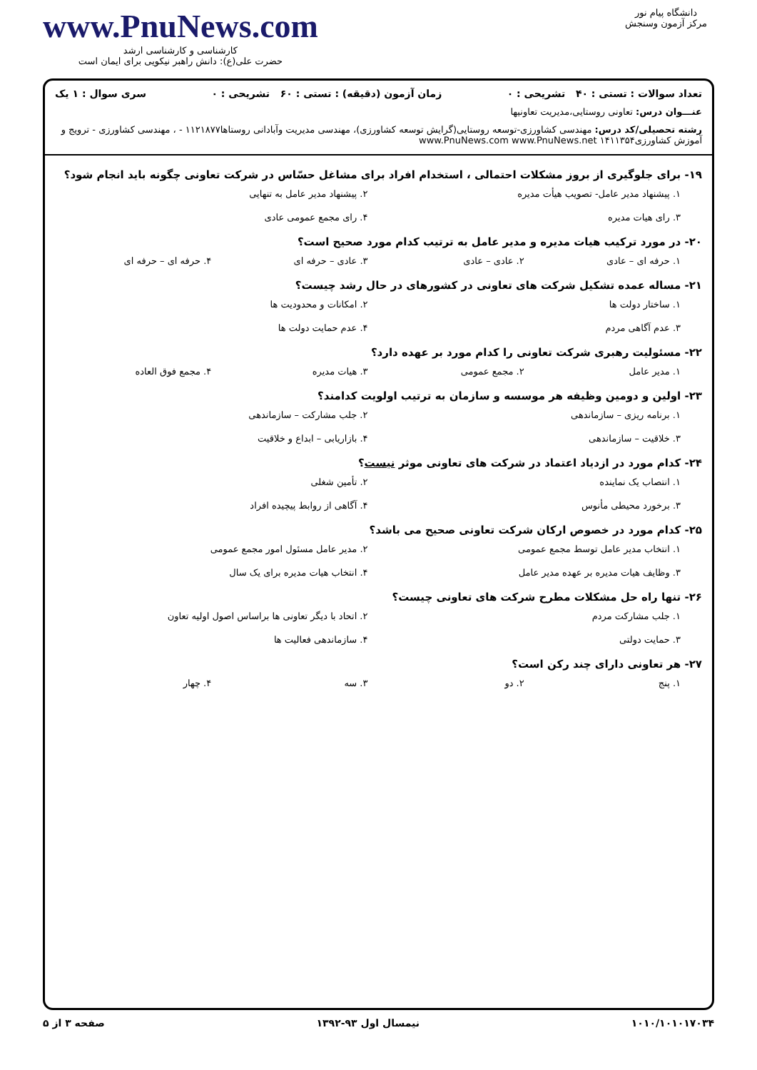دانشگاه پیام نور
مرکز آزمون وسنجش
www.PnuNews.com
کارشناسی و کارشناسی ارشد
حضرت علی(ع): دانش راهبر نیکویی برای ایمان است
تعداد سوالات : تستی : ۴۰ تشریحی : ۰ زمان آزمون (دقیقه) : تستی : ۶۰ تشریحی : ۰ سری سوال : ۱ یک
عنـــوان درس: تعاونی روستایی،مدیریت تعاونیها
رشته تحصیلی/کد درس: مهندسی کشاورزی-توسعه روستایی(گرایش توسعه کشاورزی)، مهندسی مدیریت وآبادانی روستاها۱۱۲۱۸۷۷ - ، مهندسی کشاورزی - ترویج و آموزش کشاورزی۱۴۱۱۳۵۴ www.PnuNews.com www.PnuNews.net
۱۹- برای جلوگیری از بروز مشکلات احتمالی ، استخدام افراد برای مشاغل حسّاس در شرکت تعاونی چگونه باید انجام شود؟
۱. پیشنهاد مدیر عامل- تصویب هیأت مدیره ۲. پیشنهاد مدیر عامل به تنهایی ۳. رای هیات مدیره ۴. رای مجمع عمومی عادی
۲۰- در مورد ترکیب هیات مدیره و مدیر عامل به ترتیب کدام مورد صحیح است؟
۱. حرفه ای – عادی ۲. عادی – عادی ۳. عادی – حرفه ای ۴. حرفه ای – حرفه ای
۲۱- مساله عمده تشکیل شرکت های تعاونی در کشورهای در حال رشد چیست؟
۱. ساختار دولت ها ۲. امکانات و محدودیت ها ۳. عدم آگاهی مردم ۴. عدم حمایت دولت ها
۲۲- مسئولیت رهبری شرکت تعاونی را کدام مورد بر عهده دارد؟
۱. مدیر عامل ۲. مجمع عمومی ۳. هیات مدیره ۴. مجمع فوق العاده
۲۳- اولین و دومین وظیفه هر موسسه و سازمان به ترتیب اولویت کدامند؟
۱. برنامه ریزی – سازماندهی ۲. جلب مشارکت – سازماندهی ۳. خلاقیت – سازماندهی ۴. بازاریابی – ابداع و خلاقیت
۲۴- کدام مورد در ازدیاد اعتماد در شرکت های تعاونی موثر نیست؟
۱. انتصاب یک نماینده ۲. تأمین شغلی ۳. برخورد محیطی مأنوس ۴. آگاهی از روابط پیچیده افراد
۲۵- کدام مورد در خصوص ارکان شرکت تعاونی صحیح می باشد؟
۱. انتخاب مدیر عامل توسط مجمع عمومی ۲. مدیر عامل مسئول امور مجمع عمومی ۳. وظایف هیات مدیره بر عهده مدیر عامل ۴. انتخاب هیات مدیره برای یک سال
۲۶- تنها راه حل مشکلات مطرح شرکت های تعاونی چیست؟
۱. جلب مشارکت مردم ۲. اتحاد با دیگر تعاونی ها براساس اصول اولیه تعاون ۳. حمایت دولتی ۴. سازماندهی فعالیت ها
۲۷- هر تعاونی دارای چند رکن است؟
۱. پنج ۲. دو ۳. سه ۴. چهار
۱۰۱۰/۱۰۱۰۱۷۰۳۴ نیمسال اول ۹۳-۱۳۹۲ صفحه ۳ از ۵